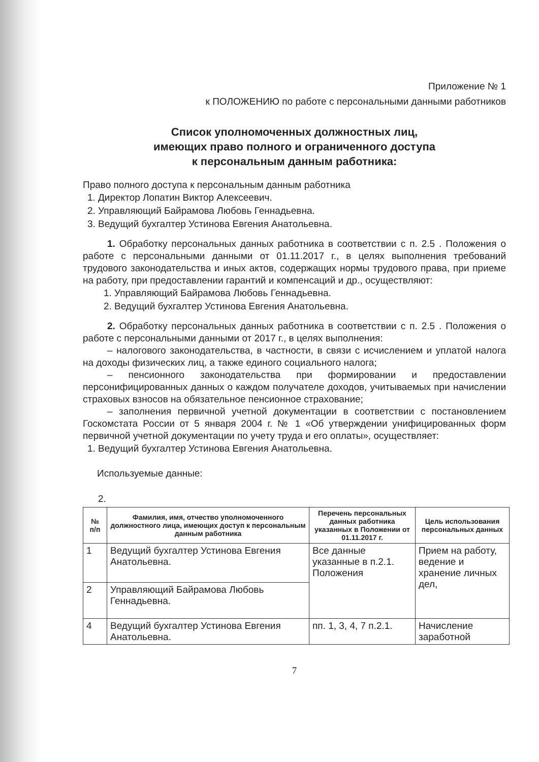Приложение № 1
к ПОЛОЖЕНИЮ по работе с персональными данными работников
Список уполномоченных должностных лиц,
имеющих право полного и ограниченного доступа
к персональным данным работника:
Право полного доступа к персональным данным работника
1. Директор Лопатин Виктор Алексеевич.
2. Управляющий Байрамова Любовь Геннадьевна.
3. Ведущий бухгалтер Устинова Евгения Анатольевна.
1. Обработку персональных данных работника в соответствии с п. 2.5 . Положения о работе с персональными данными от 01.11.2017 г., в целях выполнения требований трудового законодательства и иных актов, содержащих нормы трудового права, при приеме на работу, при предоставлении гарантий и компенсаций и др., осуществляют:
1. Управляющий Байрамова Любовь Геннадьевна.
2. Ведущий бухгалтер Устинова Евгения Анатольевна.
2. Обработку персональных данных работника в соответствии с п. 2.5 . Положения о работе с персональными данными от 2017 г., в целях выполнения:
– налогового законодательства, в частности, в связи с исчислением и уплатой налога на доходы физических лиц, а также единого социального налога;
– пенсионного законодательства при формировании и предоставлении персонифицированных данных о каждом получателе доходов, учитываемых при начислении страховых взносов на обязательное пенсионное страхование;
– заполнения первичной учетной документации в соответствии с постановлением Госкомстата России от 5 января 2004 г. № 1 «Об утверждении унифицированных форм первичной учетной документации по учету труда и его оплаты», осуществляет:
1. Ведущий бухгалтер Устинова Евгения Анатольевна.
Используемые данные:
2.
| № п/п | Фамилия, имя, отчество уполномоченного должностного лица, имеющих доступ к персональным данным работника | Перечень персональных данных работника указанных в Положении от 01.11.2017 г. | Цель использования персональных данных |
| --- | --- | --- | --- |
| 1 | Ведущий бухгалтер Устинова Евгения Анатольевна. | Все данные указанные в п.2.1. Положения | Прием на работу, ведение и хранение личных дел, |
| 2 | Управляющий Байрамова Любовь Геннадьевна. | | |
| 4 | Ведущий бухгалтер Устинова Евгения Анатольевна. | пп. 1, 3, 4, 7 п.2.1. | Начисление заработной |
7